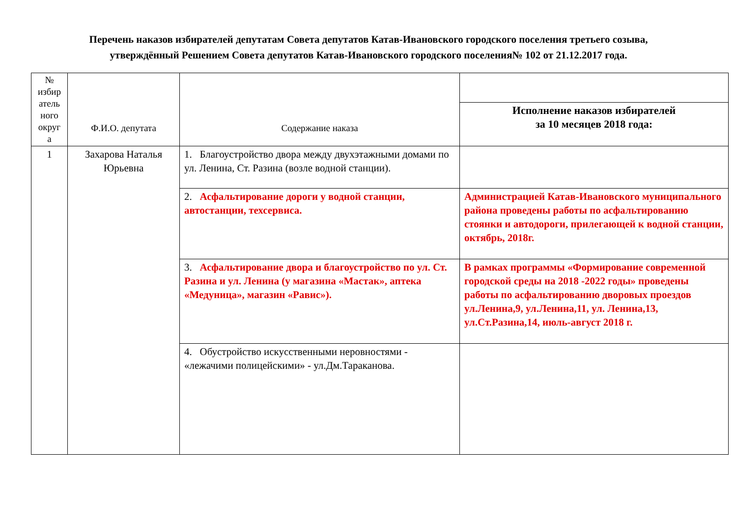Перечень наказов избирателей депутатам Совета депутатов Катав-Ивановского городского поселения третьего созыва,
утверждённый Решением Совета депутатов Катав-Ивановского городского поселения№ 102 от 21.12.2017 года.
| № избир атель ного округ а | Ф.И.О. депутата | Содержание наказа | |
| --- | --- | --- | --- |
| | | | Исполнение наказов избирателей за 10 месяцев 2018 года: |
| 1 | Захарова Наталья Юрьевна | 1. Благоустройство двора между двухэтажными домами по ул. Ленина, Ст. Разина (возле водной станции). | |
| | | 2. Асфальтирование дороги у водной станции, автостанции, техсервиса. | Администрацией Катав-Ивановского муниципального района проведены работы по асфальтированию стоянки и автодороги, прилегающей к водной станции, октябрь, 2018г. |
| | | 3. Асфальтирование двора и благоустройство по ул. Ст. Разина и ул. Ленина (у магазина «Мастак», аптека «Медуница», магазин «Равис»). | В рамках программы «Формирование современной городской среды на 2018 -2022 годы» проведены работы по асфальтированию дворовых проездов ул.Ленина,9, ул.Ленина,11, ул. Ленина,13, ул.Ст.Разина,14, июль-август 2018 г. |
| | | 4. Обустройство искусственными неровностями - «лежачими полицейскими» - ул.Дм.Тараканова. | |